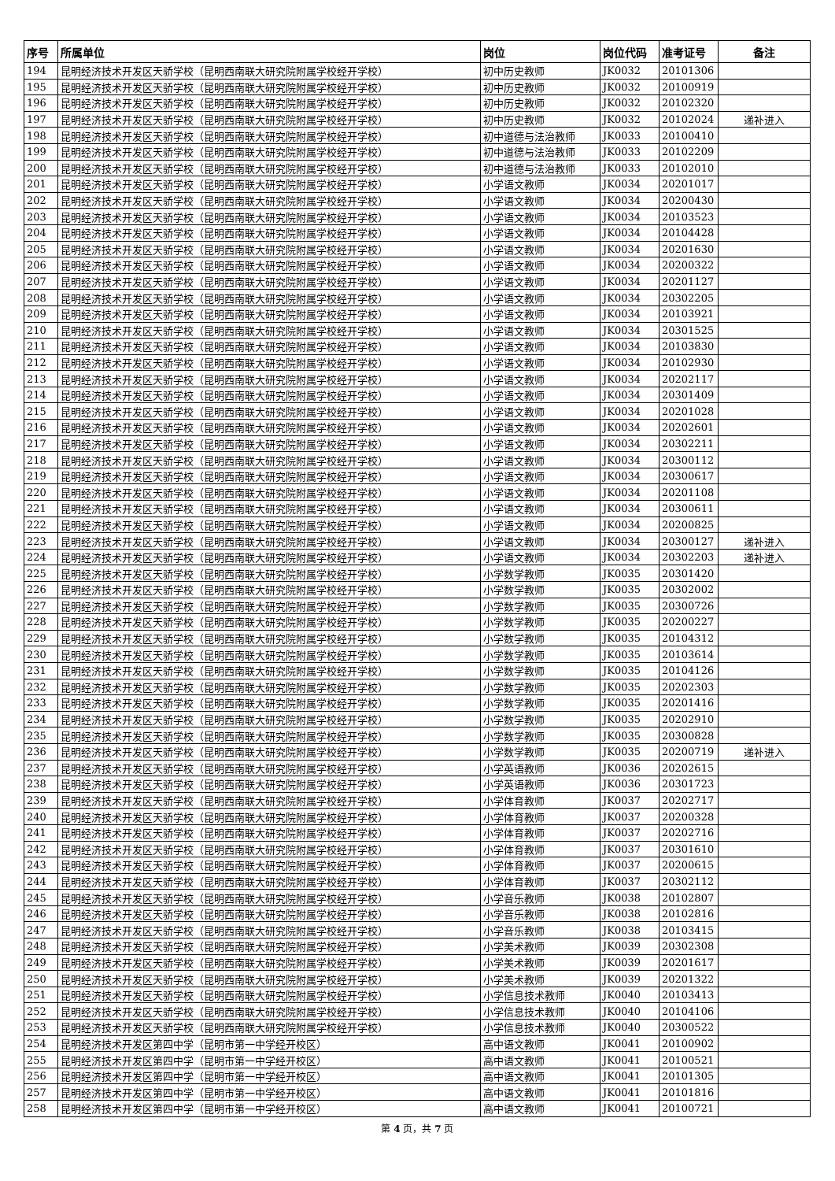| 序号 | 所属单位 | 岗位 | 岗位代码 | 准考证号 | 备注 |
| --- | --- | --- | --- | --- | --- |
| 194 | 昆明经济技术开发区天骄学校（昆明西南联大研究院附属学校经开学校） | 初中历史教师 | JK0032 | 20101306 | |
| 195 | 昆明经济技术开发区天骄学校（昆明西南联大研究院附属学校经开学校） | 初中历史教师 | JK0032 | 20100919 | |
| 196 | 昆明经济技术开发区天骄学校（昆明西南联大研究院附属学校经开学校） | 初中历史教师 | JK0032 | 20102320 | |
| 197 | 昆明经济技术开发区天骄学校（昆明西南联大研究院附属学校经开学校） | 初中历史教师 | JK0032 | 20102024 | 递补进入 |
| 198 | 昆明经济技术开发区天骄学校（昆明西南联大研究院附属学校经开学校） | 初中道德与法治教师 | JK0033 | 20100410 | |
| 199 | 昆明经济技术开发区天骄学校（昆明西南联大研究院附属学校经开学校） | 初中道德与法治教师 | JK0033 | 20102209 | |
| 200 | 昆明经济技术开发区天骄学校（昆明西南联大研究院附属学校经开学校） | 初中道德与法治教师 | JK0033 | 20102010 | |
| 201 | 昆明经济技术开发区天骄学校（昆明西南联大研究院附属学校经开学校） | 小学语文教师 | JK0034 | 20201017 | |
| 202 | 昆明经济技术开发区天骄学校（昆明西南联大研究院附属学校经开学校） | 小学语文教师 | JK0034 | 20200430 | |
| 203 | 昆明经济技术开发区天骄学校（昆明西南联大研究院附属学校经开学校） | 小学语文教师 | JK0034 | 20103523 | |
| 204 | 昆明经济技术开发区天骄学校（昆明西南联大研究院附属学校经开学校） | 小学语文教师 | JK0034 | 20104428 | |
| 205 | 昆明经济技术开发区天骄学校（昆明西南联大研究院附属学校经开学校） | 小学语文教师 | JK0034 | 20201630 | |
| 206 | 昆明经济技术开发区天骄学校（昆明西南联大研究院附属学校经开学校） | 小学语文教师 | JK0034 | 20200322 | |
| 207 | 昆明经济技术开发区天骄学校（昆明西南联大研究院附属学校经开学校） | 小学语文教师 | JK0034 | 20201127 | |
| 208 | 昆明经济技术开发区天骄学校（昆明西南联大研究院附属学校经开学校） | 小学语文教师 | JK0034 | 20302205 | |
| 209 | 昆明经济技术开发区天骄学校（昆明西南联大研究院附属学校经开学校） | 小学语文教师 | JK0034 | 20103921 | |
| 210 | 昆明经济技术开发区天骄学校（昆明西南联大研究院附属学校经开学校） | 小学语文教师 | JK0034 | 20301525 | |
| 211 | 昆明经济技术开发区天骄学校（昆明西南联大研究院附属学校经开学校） | 小学语文教师 | JK0034 | 20103830 | |
| 212 | 昆明经济技术开发区天骄学校（昆明西南联大研究院附属学校经开学校） | 小学语文教师 | JK0034 | 20102930 | |
| 213 | 昆明经济技术开发区天骄学校（昆明西南联大研究院附属学校经开学校） | 小学语文教师 | JK0034 | 20202117 | |
| 214 | 昆明经济技术开发区天骄学校（昆明西南联大研究院附属学校经开学校） | 小学语文教师 | JK0034 | 20301409 | |
| 215 | 昆明经济技术开发区天骄学校（昆明西南联大研究院附属学校经开学校） | 小学语文教师 | JK0034 | 20201028 | |
| 216 | 昆明经济技术开发区天骄学校（昆明西南联大研究院附属学校经开学校） | 小学语文教师 | JK0034 | 20202601 | |
| 217 | 昆明经济技术开发区天骄学校（昆明西南联大研究院附属学校经开学校） | 小学语文教师 | JK0034 | 20302211 | |
| 218 | 昆明经济技术开发区天骄学校（昆明西南联大研究院附属学校经开学校） | 小学语文教师 | JK0034 | 20300112 | |
| 219 | 昆明经济技术开发区天骄学校（昆明西南联大研究院附属学校经开学校） | 小学语文教师 | JK0034 | 20300617 | |
| 220 | 昆明经济技术开发区天骄学校（昆明西南联大研究院附属学校经开学校） | 小学语文教师 | JK0034 | 20201108 | |
| 221 | 昆明经济技术开发区天骄学校（昆明西南联大研究院附属学校经开学校） | 小学语文教师 | JK0034 | 20300611 | |
| 222 | 昆明经济技术开发区天骄学校（昆明西南联大研究院附属学校经开学校） | 小学语文教师 | JK0034 | 20200825 | |
| 223 | 昆明经济技术开发区天骄学校（昆明西南联大研究院附属学校经开学校） | 小学语文教师 | JK0034 | 20300127 | 递补进入 |
| 224 | 昆明经济技术开发区天骄学校（昆明西南联大研究院附属学校经开学校） | 小学语文教师 | JK0034 | 20302203 | 递补进入 |
| 225 | 昆明经济技术开发区天骄学校（昆明西南联大研究院附属学校经开学校） | 小学数学教师 | JK0035 | 20301420 | |
| 226 | 昆明经济技术开发区天骄学校（昆明西南联大研究院附属学校经开学校） | 小学数学教师 | JK0035 | 20302002 | |
| 227 | 昆明经济技术开发区天骄学校（昆明西南联大研究院附属学校经开学校） | 小学数学教师 | JK0035 | 20300726 | |
| 228 | 昆明经济技术开发区天骄学校（昆明西南联大研究院附属学校经开学校） | 小学数学教师 | JK0035 | 20200227 | |
| 229 | 昆明经济技术开发区天骄学校（昆明西南联大研究院附属学校经开学校） | 小学数学教师 | JK0035 | 20104312 | |
| 230 | 昆明经济技术开发区天骄学校（昆明西南联大研究院附属学校经开学校） | 小学数学教师 | JK0035 | 20103614 | |
| 231 | 昆明经济技术开发区天骄学校（昆明西南联大研究院附属学校经开学校） | 小学数学教师 | JK0035 | 20104126 | |
| 232 | 昆明经济技术开发区天骄学校（昆明西南联大研究院附属学校经开学校） | 小学数学教师 | JK0035 | 20202303 | |
| 233 | 昆明经济技术开发区天骄学校（昆明西南联大研究院附属学校经开学校） | 小学数学教师 | JK0035 | 20201416 | |
| 234 | 昆明经济技术开发区天骄学校（昆明西南联大研究院附属学校经开学校） | 小学数学教师 | JK0035 | 20202910 | |
| 235 | 昆明经济技术开发区天骄学校（昆明西南联大研究院附属学校经开学校） | 小学数学教师 | JK0035 | 20300828 | |
| 236 | 昆明经济技术开发区天骄学校（昆明西南联大研究院附属学校经开学校） | 小学数学教师 | JK0035 | 20200719 | 递补进入 |
| 237 | 昆明经济技术开发区天骄学校（昆明西南联大研究院附属学校经开学校） | 小学英语教师 | JK0036 | 20202615 | |
| 238 | 昆明经济技术开发区天骄学校（昆明西南联大研究院附属学校经开学校） | 小学英语教师 | JK0036 | 20301723 | |
| 239 | 昆明经济技术开发区天骄学校（昆明西南联大研究院附属学校经开学校） | 小学体育教师 | JK0037 | 20202717 | |
| 240 | 昆明经济技术开发区天骄学校（昆明西南联大研究院附属学校经开学校） | 小学体育教师 | JK0037 | 20200328 | |
| 241 | 昆明经济技术开发区天骄学校（昆明西南联大研究院附属学校经开学校） | 小学体育教师 | JK0037 | 20202716 | |
| 242 | 昆明经济技术开发区天骄学校（昆明西南联大研究院附属学校经开学校） | 小学体育教师 | JK0037 | 20301610 | |
| 243 | 昆明经济技术开发区天骄学校（昆明西南联大研究院附属学校经开学校） | 小学体育教师 | JK0037 | 20200615 | |
| 244 | 昆明经济技术开发区天骄学校（昆明西南联大研究院附属学校经开学校） | 小学体育教师 | JK0037 | 20302112 | |
| 245 | 昆明经济技术开发区天骄学校（昆明西南联大研究院附属学校经开学校） | 小学音乐教师 | JK0038 | 20102807 | |
| 246 | 昆明经济技术开发区天骄学校（昆明西南联大研究院附属学校经开学校） | 小学音乐教师 | JK0038 | 20102816 | |
| 247 | 昆明经济技术开发区天骄学校（昆明西南联大研究院附属学校经开学校） | 小学音乐教师 | JK0038 | 20103415 | |
| 248 | 昆明经济技术开发区天骄学校（昆明西南联大研究院附属学校经开学校） | 小学美术教师 | JK0039 | 20302308 | |
| 249 | 昆明经济技术开发区天骄学校（昆明西南联大研究院附属学校经开学校） | 小学美术教师 | JK0039 | 20201617 | |
| 250 | 昆明经济技术开发区天骄学校（昆明西南联大研究院附属学校经开学校） | 小学美术教师 | JK0039 | 20201322 | |
| 251 | 昆明经济技术开发区天骄学校（昆明西南联大研究院附属学校经开学校） | 小学信息技术教师 | JK0040 | 20103413 | |
| 252 | 昆明经济技术开发区天骄学校（昆明西南联大研究院附属学校经开学校） | 小学信息技术教师 | JK0040 | 20104106 | |
| 253 | 昆明经济技术开发区天骄学校（昆明西南联大研究院附属学校经开学校） | 小学信息技术教师 | JK0040 | 20300522 | |
| 254 | 昆明经济技术开发区第四中学（昆明市第一中学经开校区） | 高中语文教师 | JK0041 | 20100902 | |
| 255 | 昆明经济技术开发区第四中学（昆明市第一中学经开校区） | 高中语文教师 | JK0041 | 20100521 | |
| 256 | 昆明经济技术开发区第四中学（昆明市第一中学经开校区） | 高中语文教师 | JK0041 | 20101305 | |
| 257 | 昆明经济技术开发区第四中学（昆明市第一中学经开校区） | 高中语文教师 | JK0041 | 20101816 | |
| 258 | 昆明经济技术开发区第四中学（昆明市第一中学经开校区） | 高中语文教师 | JK0041 | 20100721 | |
第 4 页，共 7 页